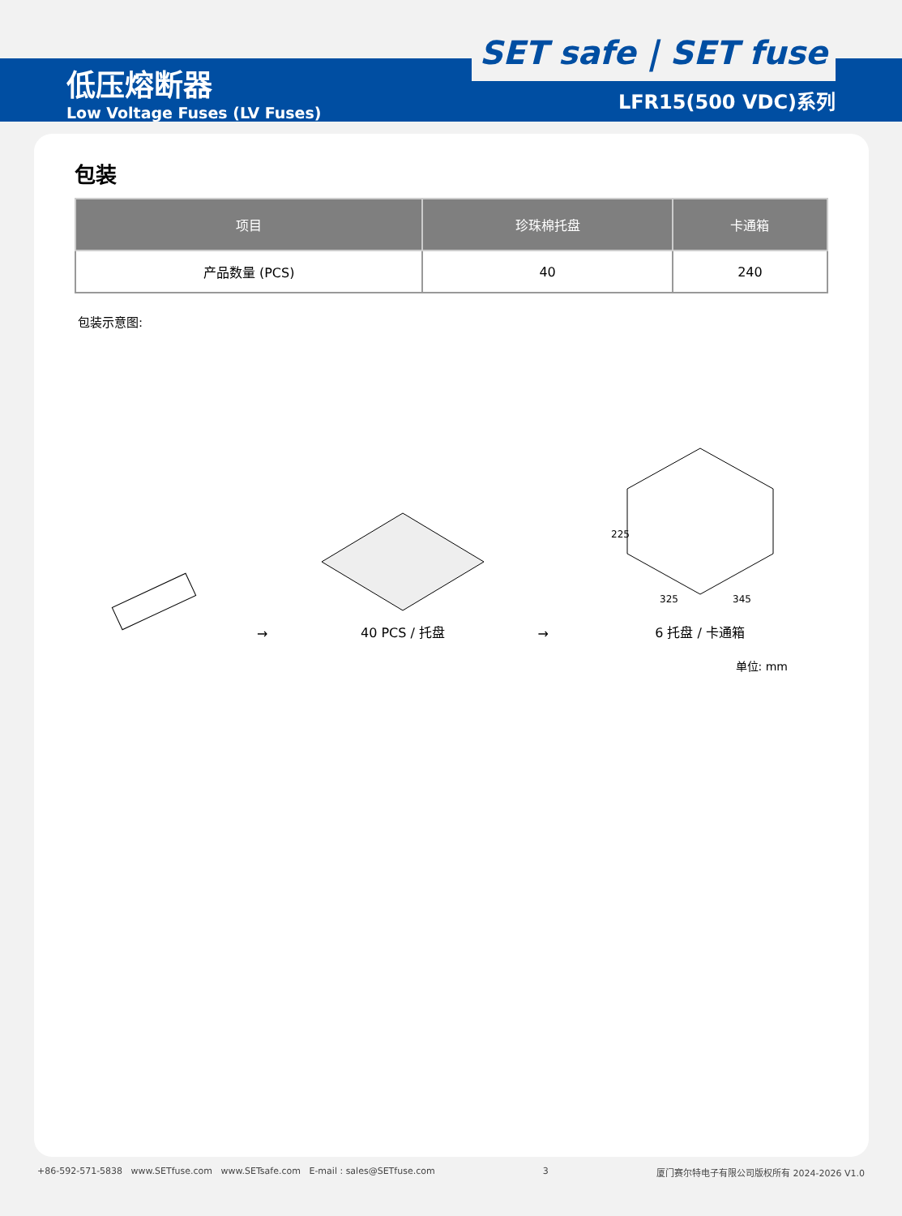低压熔断器
Low Voltage Fuses (LV Fuses)
SET safe | SET fuse
LFR15(500 VDC)系列
包装
| 项目 | 珍珠棉托盘 | 卡通箱 |
| --- | --- | --- |
| 产品数量 (PCS) | 40 | 240 |
包装示意图:
→
40 PCS / 托盘
→
225
325
345
6 托盘 / 卡通箱
单位: mm
+86-592-571-5838 www.SETfuse.com www.SETsafe.com E-mail : sales@SETfuse.com 3 厦门赛尔特电子有限公司版权所有 2024-2026 V1.0